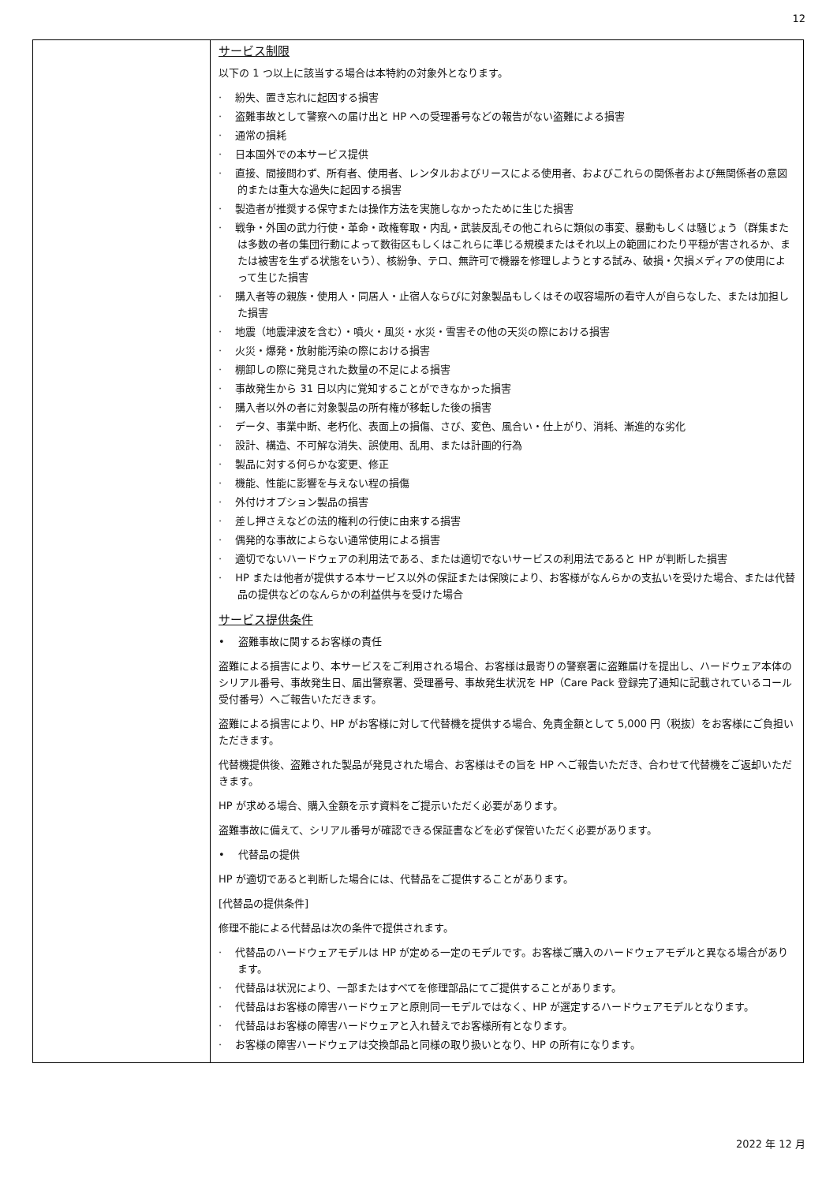12
| | サービス制限 以下の 1 つ以上に該当する場合は本特約の対象外となります。 · 紛失、置き忘れに起因する損害 · 盗難事故として警察への届け出と HP への受理番号などの報告がない盗難による損害 · 通常の損耗 · 日本国外での本サービス提供 · 直接、間接問わず、所有者、使用者、レンタルおよびリースによる使用者、およびこれらの関係者および無関係者の意図的または重大な過失に起因する損害 · 製造者が推奨する保守または操作方法を実施しなかったために生じた損害 · 戦争・外国の武力行使・革命・政権奪取・内乱・武装反乱その他これらに類似の事変、暴動もしくは騒じょう（群集または多数の者の集団行動によって数街区もしくはこれらに準じる規模またはそれ以上の範囲にわたり平穏が害されるか、または被害を生ずる状態をいう）、核紛争、テロ、無許可で機器を修理しようとする試み、破損・欠損メディアの使用によって生じた損害 · 購入者等の親族・使用人・同居人・止宿人ならびに対象製品もしくはその収容場所の看守人が自らなした、または加担した損害 · 地震（地震津波を含む）・噴火・風災・水災・雪害その他の天災の際における損害 · 火災・爆発・放射能汚染の際における損害 · 棚卸しの際に発見された数量の不足による損害 · 事故発生から 31 日以内に覚知することができなかった損害 · 購入者以外の者に対象製品の所有権が移転した後の損害 · データ、事業中断、老朽化、表面上の損傷、さび、変色、風合い・仕上がり、消耗、漸進的な劣化 · 設計、構造、不可解な消失、誤使用、乱用、または計画的行為 · 製品に対する何らかな変更、修正 · 機能、性能に影響を与えない程の損傷 · 外付けオプション製品の損害 · 差し押さえなどの法的権利の行使に由来する損害 · 偶発的な事故によらない通常使用による損害 · 適切でないハードウェアの利用法である、または適切でないサービスの利用法であると HP が判断した損害 · HP または他者が提供する本サービス以外の保証または保険により、お客様がなんらかの支払いを受けた場合、または代替品の提供などのなんらかの利益供与を受けた場合 サービス提供条件 • 盗難事故に関するお客様の責任 盗難による損害により、本サービスをご利用される場合、お客様は最寄りの警察署に盗難届けを提出し、ハードウェア本体のシリアル番号、事故発生日、届出警察署、受理番号、事故発生状況を HP（Care Pack 登録完了通知に記載されているコール受付番号）へご報告いただきます。 盗難による損害により、HP がお客様に対して代替機を提供する場合、免責金額として 5,000 円（税抜）をお客様にご負担いただきます。 代替機提供後、盗難された製品が発見された場合、お客様はその旨を HP へご報告いただき、合わせて代替機をご返却いただきます。 HP が求める場合、購入金額を示す資料をご提示いただく必要があります。 盗難事故に備えて、シリアル番号が確認できる保証書などを必ず保管いただく必要があります。 • 代替品の提供 HP が適切であると判断した場合には、代替品をご提供することがあります。 [代替品の提供条件] 修理不能による代替品は次の条件で提供されます。 · 代替品のハードウェアモデルは HP が定める一定のモデルです。お客様ご購入のハードウェアモデルと異なる場合があります。 · 代替品は状況により、一部またはすべてを修理部品にてご提供することがあります。 · 代替品はお客様の障害ハードウェアと原則同一モデルではなく、HP が選定するハードウェアモデルとなります。 · 代替品はお客様の障害ハードウェアと入れ替えでお客様所有となります。 · お客様の障害ハードウェアは交換部品と同様の取り扱いとなり、HP の所有になります。 |
2022 年 12 月